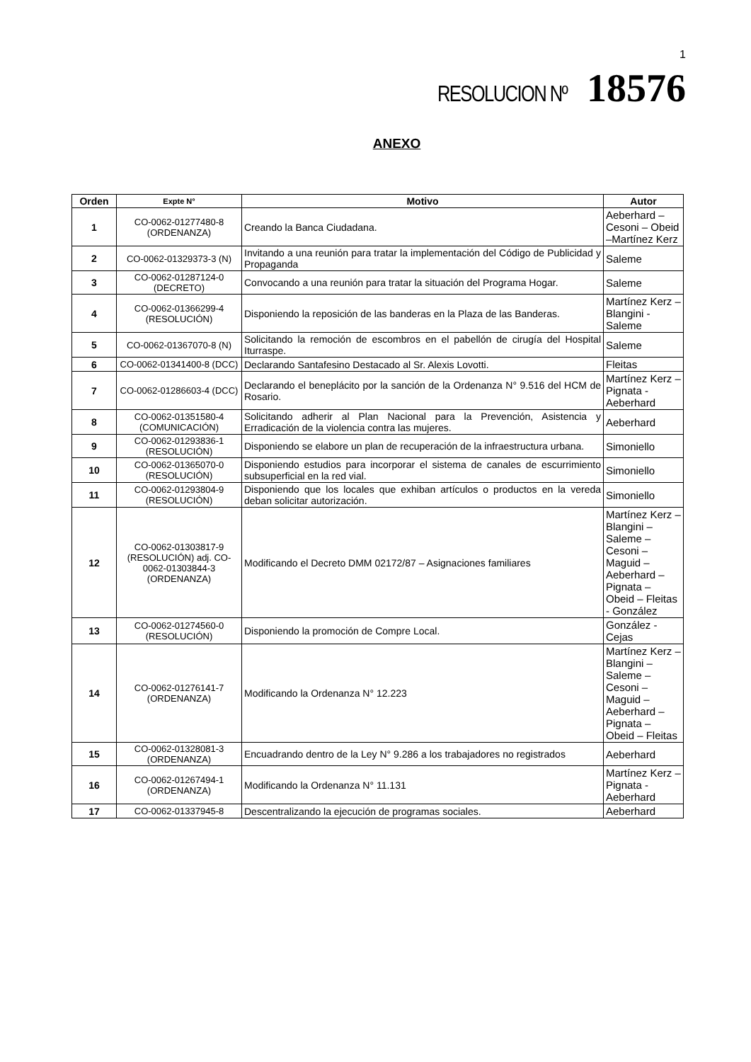1
RESOLUCION Nº 18576
ANEXO
| Orden | Expte N° | Motivo | Autor |
| --- | --- | --- | --- |
| 1 | CO-0062-01277480-8 (ORDENANZA) | Creando la Banca Ciudadana. | Aeberhard – Cesoni – Obeid –Martínez Kerz |
| 2 | CO-0062-01329373-3 (N) | Invitando a una reunión para tratar la implementación del Código de Publicidad y Propaganda | Saleme |
| 3 | CO-0062-01287124-0 (DECRETO) | Convocando a una reunión para tratar la situación del Programa Hogar. | Saleme |
| 4 | CO-0062-01366299-4 (RESOLUCIÓN) | Disponiendo la reposición de las banderas en la Plaza de las Banderas. | Martínez Kerz – Blangini - Saleme |
| 5 | CO-0062-01367070-8 (N) | Solicitando la remoción de escombros en el pabellón de cirugía del Hospital Iturraspe. | Saleme |
| 6 | CO-0062-01341400-8 (DCC) | Declarando Santafesino Destacado al Sr. Alexis Lovotti. | Fleitas |
| 7 | CO-0062-01286603-4 (DCC) | Declarando el beneplácito por la sanción de la Ordenanza N° 9.516 del HCM de Rosario. | Martínez Kerz – Pignata - Aeberhard |
| 8 | CO-0062-01351580-4 (COMUNICACIÓN) | Solicitando adherir al Plan Nacional para la Prevención, Asistencia y Erradicación de la violencia contra las mujeres. | Aeberhard |
| 9 | CO-0062-01293836-1 (RESOLUCIÓN) | Disponiendo se elabore un plan de recuperación de la infraestructura urbana. | Simoniello |
| 10 | CO-0062-01365070-0 (RESOLUCIÓN) | Disponiendo estudios para incorporar el sistema de canales de escurrimiento subsuperficial en la red vial. | Simoniello |
| 11 | CO-0062-01293804-9 (RESOLUCIÓN) | Disponiendo que los locales que exhiban artículos o productos en la vereda deban solicitar autorización. | Simoniello |
| 12 | CO-0062-01303817-9 (RESOLUCIÓN) adj. CO-0062-01303844-3 (ORDENANZA) | Modificando el Decreto DMM 02172/87 – Asignaciones familiares | Martínez Kerz – Blangini – Saleme – Cesoni – Maguid – Aeberhard – Pignata – Obeid – Fleitas - González |
| 13 | CO-0062-01274560-0 (RESOLUCIÓN) | Disponiendo la promoción de Compre Local. | González - Cejas |
| 14 | CO-0062-01276141-7 (ORDENANZA) | Modificando la Ordenanza N° 12.223 | Martínez Kerz – Blangini – Saleme – Cesoni – Maguid – Aeberhard – Pignata – Obeid – Fleitas |
| 15 | CO-0062-01328081-3 (ORDENANZA) | Encuadrando dentro de la Ley N° 9.286 a los trabajadores no registrados | Aeberhard |
| 16 | CO-0062-01267494-1 (ORDENANZA) | Modificando la Ordenanza N° 11.131 | Martínez Kerz – Pignata - Aeberhard |
| 17 | CO-0062-01337945-8 | Descentralizando la ejecución de programas sociales. | Aeberhard |